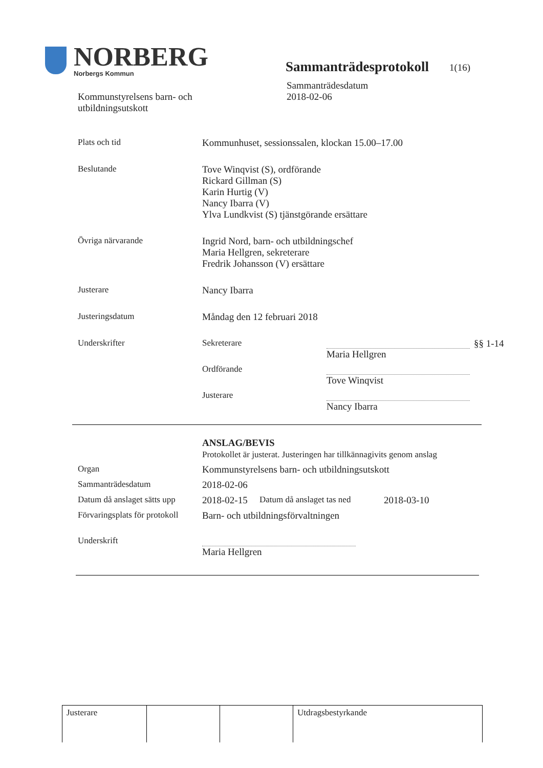NORBERG
Norbergs Kommun
Sammanträdesprotokoll
1(16)
Kommunstyrelsens barn- och
utbildningsutskott
Sammanträdesdatum
2018-02-06
| Plats och tid | Kommunhuset, sessionssalen, klockan 15.00–17.00 | | |
| Beslutande | Tove Winqvist (S), ordförande Rickard Gillman (S) Karin Hurtig (V) Nancy Ibarra (V) Ylva Lundkvist (S) tjänstgörande ersättare | | |
| Övriga närvarande | Ingrid Nord, barn- och utbildningschef Maria Hellgren, sekreterare Fredrik Johansson (V) ersättare | | |
| Justerare | Nancy Ibarra | | |
| Justeringsdatum | Måndag den 12 februari 2018 | | |
| Underskrifter | Sekreterare | Maria Hellgren | §§ 1-14 |
| | Ordförande | Tove Winqvist | |
| | Justerare | Nancy Ibarra | |
| | ANSLAG/BEVIS Protokollet är justerat. Justeringen har tillkännagivits genom anslag | | |
| Organ | Kommunstyrelsens barn- och utbildningsutskott | | |
| Sammanträdesdatum | 2018-02-06 | | |
| Datum då anslaget sätts upp | 2018-02-15 | Datum då anslaget tas ned | 2018-03-10 |
| Förvaringsplats för protokoll | Barn- och utbildningsförvaltningen | | |
| Underskrift | Maria Hellgren | | |
| Justerare | | | Utdragsbestyrkande |